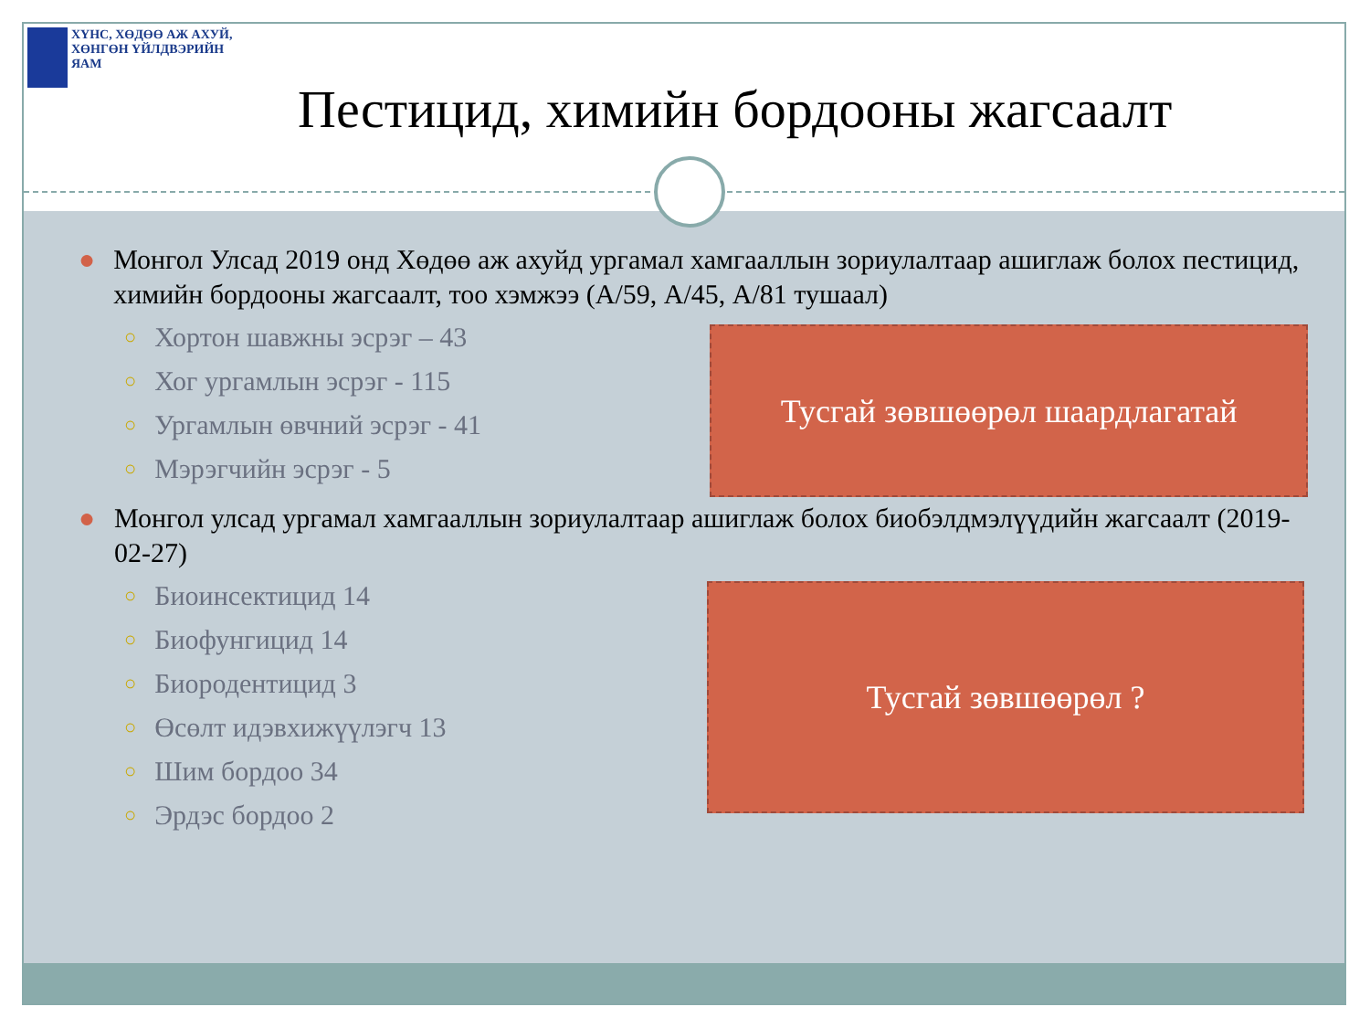ХҮНС, ХӨДӨӨ АЖ АХУЙ,
ХӨНГӨН ҮЙЛДВЭРИЙН ЯАМ
Пестицид, химийн бордооны жагсаалт
● Монгол Улсад 2019 онд Хөдөө аж ахуйд ургамал хамгааллын зориулалтаар ашиглаж болох пестицид, химийн бордооны жагсаалт, тоо хэмжээ (А/59, А/45, А/81 тушаал)
○ Хортон шавжны эсрэг – 43
○ Хог ургамлын эсрэг - 115
○ Ургамлын өвчний эсрэг - 41
○ Мэрэгчийн эсрэг - 5
Тусгай зөвшөөрөл шаардлагатай
● Монгол улсад ургамал хамгааллын зориулалтаар ашиглаж болох биобэлдмэлүүдийн жагсаалт (2019-02-27)
○ Биоинсектицид 14
○ Биофунгицид 14
○ Биородентицид 3
○ Өсөлт идэвхижүүлэгч 13
○ Шим бордоо 34
○ Эрдэс бордоо 2
Тусгай зөвшөөрөл ?